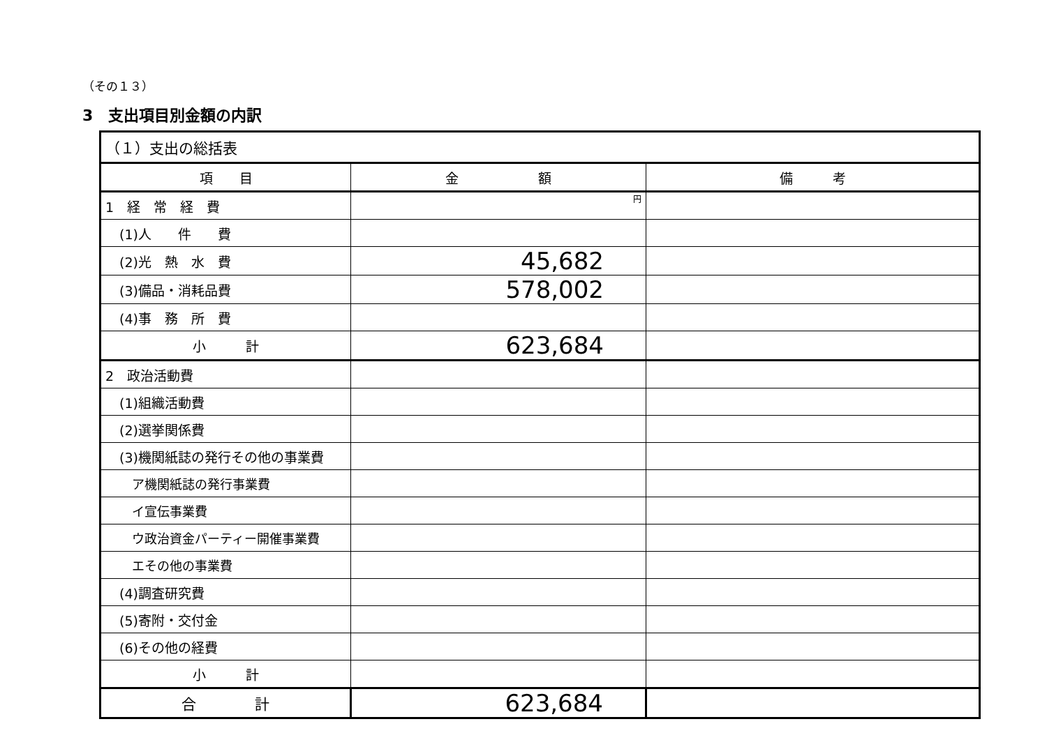（その１３）
3　支出項目別金額の内訳
| （１）支出の総括表 | | |
| 項 目 | 金 額 | 備 考 |
| 1 経 常 経 費 | 円 | |
| (1)人 件 費 | | |
| (2)光 熱 水 費 | 45,682 | |
| (3)備品・消耗品費 | 578,002 | |
| (4)事 務 所 費 | | |
| 小 計 | 623,684 | |
| 2 政治活動費 | | |
| (1)組織活動費 | | |
| (2)選挙関係費 | | |
| (3)機関紙誌の発行その他の事業費 | | |
| ア機関紙誌の発行事業費 | | |
| イ宣伝事業費 | | |
| ウ政治資金パーティー開催事業費 | | |
| エその他の事業費 | | |
| (4)調査研究費 | | |
| (5)寄附・交付金 | | |
| (6)その他の経費 | | |
| 小 計 | | |
| 合 計 | 623,684 | |